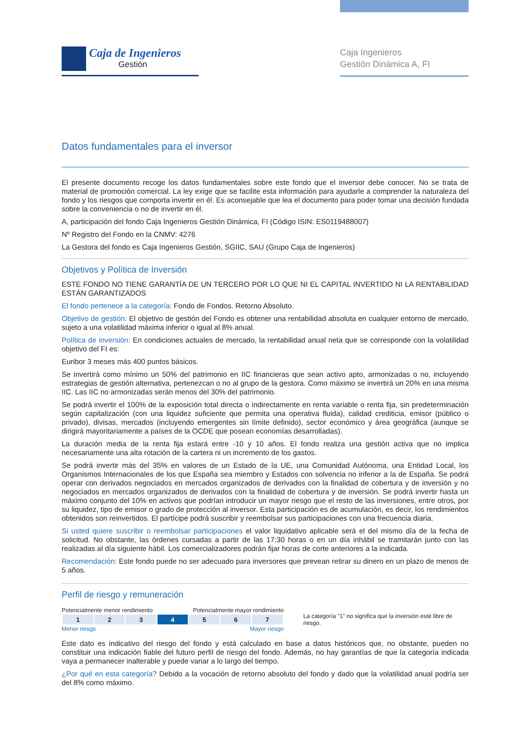Caja de Ingenieros
Gestión
Caja Ingenieros
Gestión Dinámica A, FI
Datos fundamentales para el inversor
El presente documento recoge los datos fundamentales sobre este fondo que el inversor debe conocer. No se trata de material de promoción comercial. La ley exige que se facilite esta información para ayudarle a comprender la naturaleza del fondo y los riesgos que comporta invertir en él. Es aconsejable que lea el documento para poder tomar una decisión fundada sobre la conveniencia o no de invertir en él.
A, participación del fondo Caja Ingenieros Gestión Dinámica, FI (Código ISIN: ES0119488007)
Nº Registro del Fondo en la CNMV: 4276
La Gestora del fondo es Caja Ingenieros Gestión, SGIIC, SAU (Grupo Caja de Ingenieros)
Objetivos y Política de Inversión
ESTE FONDO NO TIENE GARANTÍA DE UN TERCERO POR LO QUE NI EL CAPITAL INVERTIDO NI LA RENTABILIDAD ESTÁN GARANTIZADOS
El fondo pertenece a la categoría: Fondo de Fondos. Retorno Absoluto.
Objetivo de gestión: El objetivo de gestión del Fondo es obtener una rentabilidad absoluta en cualquier entorno de mercado, sujeto a una volatilidad máxima inferior o igual al 8% anual.
Política de inversión: En condiciones actuales de mercado, la rentabilidad anual neta que se corresponde con la volatilidad objetivo del FI es:
Euribor 3 meses más 400 puntos básicos.
Se invertirá como mínimo un 50% del patrimonio en IIC financieras que sean activo apto, armonizadas o no, incluyendo estrategias de gestión alternativa, pertenezcan o no al grupo de la gestora. Como máximo se invertirá un 20% en una misma IIC. Las IIC no armonizadas serán menos del 30% del patrimonio.
Se podrá invertir el 100% de la exposición total directa o indirectamente en renta variable o renta fija, sin predeterminación según capitalización (con una liquidez suficiente que permita una operativa fluida), calidad crediticia, emisor (público o privado), divisas, mercados (incluyendo emergentes sin límite definido), sector económico y área geográfica (aunque se dirigirá mayoritariamente a países de la OCDE que posean economías desarrolladas).
La duración media de la renta fija estará entre -10 y 10 años. El fondo realiza una gestión activa que no implica necesariamente una alta rotación de la cartera ni un incremento de los gastos.
Se podrá invertir más del 35% en valores de un Estado de la UE, una Comunidad Autónoma, una Entidad Local, los Organismos Internacionales de los que España sea miembro y Estados con solvencia no inferior a la de España. Se podrá operar con derivados negociados en mercados organizados de derivados con la finalidad de cobertura y de inversión y no negociados en mercados organizados de derivados con la finalidad de cobertura y de inversión. Se podrá invertir hasta un máximo conjunto del 10% en activos que podrían introducir un mayor riesgo que el resto de las inversiones, entre otros, por su liquidez, tipo de emisor o grado de protección al inversor. Esta participación es de acumulación, es decir, los rendimientos obtenidos son reinvertidos. El partícipe podrá suscribir y reembolsar sus participaciones con una frecuencia diaria.
Si usted quiere suscribir o reembolsar participaciones el valor liquidativo aplicable será el del mismo día de la fecha de solicitud. No obstante, las órdenes cursadas a partir de las 17:30 horas o en un día inhábil se tramitarán junto con las realizadas al día siguiente hábil. Los comercializadores podrán fijar horas de corte anteriores a la indicada.
Recomendación: Este fondo puede no ser adecuado para inversores que prevean retirar su dinero en un plazo de menos de 5 años.
Perfil de riesgo y remuneración
Potencialmente menor rendimiento Potencialmente mayor rendimiento
| 1 | 2 | 3 | 4 | 5 | 6 | 7 |
Menor riesgo Mayor riesgo
La categoría "1" no significa que la inversión esté libre de riesgo.
Este dato es indicativo del riesgo del fondo y está calculado en base a datos históricos que, no obstante, pueden no constituir una indicación fiable del futuro perfil de riesgo del fondo. Además, no hay garantías de que la categoría indicada vaya a permanecer inalterable y puede variar a lo largo del tiempo.
¿Por qué en esta categoría? Debido a la vocación de retorno absoluto del fondo y dado que la volatilidad anual podría ser del 8% como máximo.